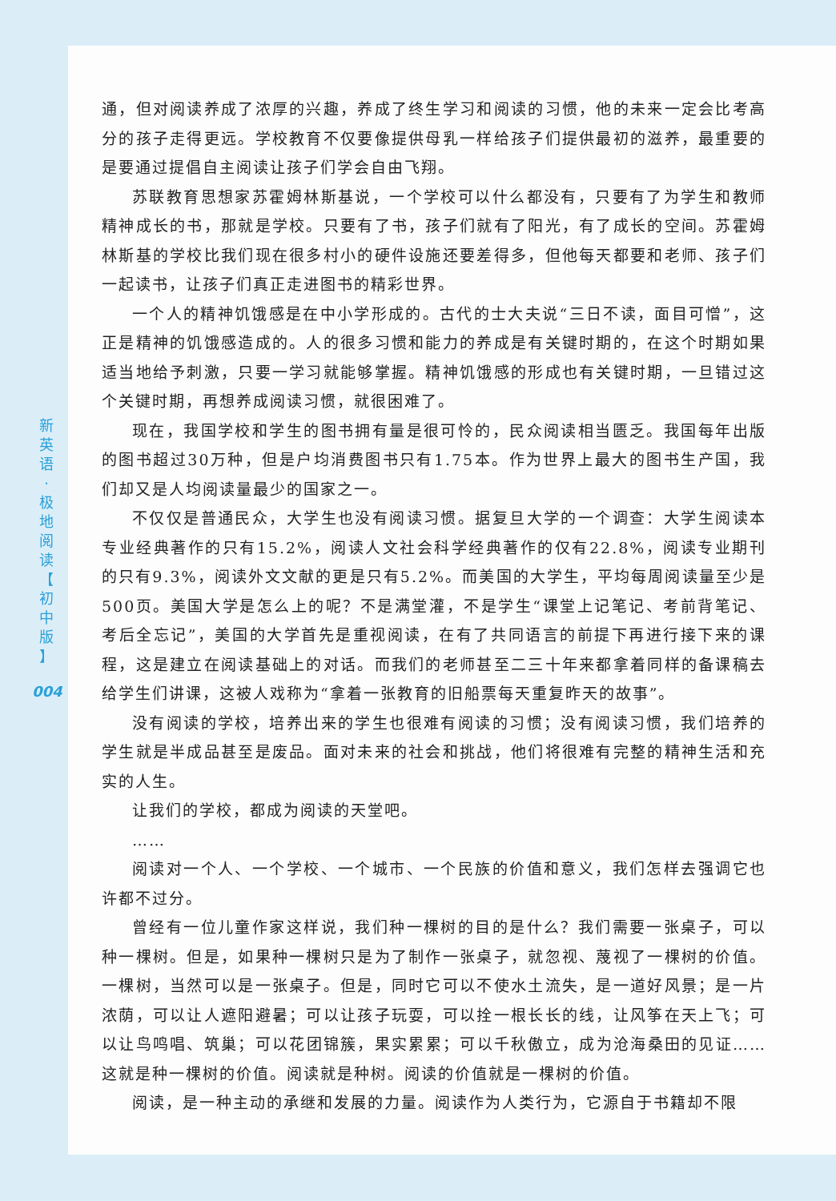新
英
语
·
极
地
阅
读
【
初
中
版
】
004
通，但对阅读养成了浓厚的兴趣，养成了终生学习和阅读的习惯，他的未来一定会比考高分的孩子走得更远。学校教育不仅要像提供母乳一样给孩子们提供最初的滋养，最重要的是要通过提倡自主阅读让孩子们学会自由飞翔。
苏联教育思想家苏霍姆林斯基说，一个学校可以什么都没有，只要有了为学生和教师精神成长的书，那就是学校。只要有了书，孩子们就有了阳光，有了成长的空间。苏霍姆林斯基的学校比我们现在很多村小的硬件设施还要差得多，但他每天都要和老师、孩子们一起读书，让孩子们真正走进图书的精彩世界。
一个人的精神饥饿感是在中小学形成的。古代的士大夫说“三日不读，面目可憎”，这正是精神的饥饿感造成的。人的很多习惯和能力的养成是有关键时期的，在这个时期如果适当地给予刺激，只要一学习就能够掌握。精神饥饿感的形成也有关键时期，一旦错过这个关键时期，再想养成阅读习惯，就很困难了。
现在，我国学校和学生的图书拥有量是很可怜的，民众阅读相当匮乏。我国每年出版的图书超过30万种，但是户均消费图书只有1.75本。作为世界上最大的图书生产国，我们却又是人均阅读量最少的国家之一。
不仅仅是普通民众，大学生也没有阅读习惯。据复旦大学的一个调查：大学生阅读本专业经典著作的只有15.2%，阅读人文社会科学经典著作的仅有22.8%，阅读专业期刊的只有9.3%，阅读外文文献的更是只有5.2%。而美国的大学生，平均每周阅读量至少是500页。美国大学是怎么上的呢？不是满堂灌，不是学生“课堂上记笔记、考前背笔记、考后全忘记”，美国的大学首先是重视阅读，在有了共同语言的前提下再进行接下来的课程，这是建立在阅读基础上的对话。而我们的老师甚至二三十年来都拿着同样的备课稿去给学生们讲课，这被人戏称为“拿着一张教育的旧船票每天重复昨天的故事”。
没有阅读的学校，培养出来的学生也很难有阅读的习惯；没有阅读习惯，我们培养的学生就是半成品甚至是废品。面对未来的社会和挑战，他们将很难有完整的精神生活和充实的人生。
让我们的学校，都成为阅读的天堂吧。
……
阅读对一个人、一个学校、一个城市、一个民族的价值和意义，我们怎样去强调它也许都不过分。
曾经有一位儿童作家这样说，我们种一棵树的目的是什么？我们需要一张桌子，可以种一棵树。但是，如果种一棵树只是为了制作一张桌子，就忽视、蔑视了一棵树的价值。一棵树，当然可以是一张桌子。但是，同时它可以不使水土流失，是一道好风景；是一片浓荫，可以让人遮阳避暑；可以让孩子玩耍，可以拴一根长长的线，让风筝在天上飞；可以让鸟鸣唱、筑巢；可以花团锦簇，果实累累；可以千秋傲立，成为沧海桑田的见证……这就是种一棵树的价值。阅读就是种树。阅读的价值就是一棵树的价值。
阅读，是一种主动的承继和发展的力量。阅读作为人类行为，它源自于书籍却不限